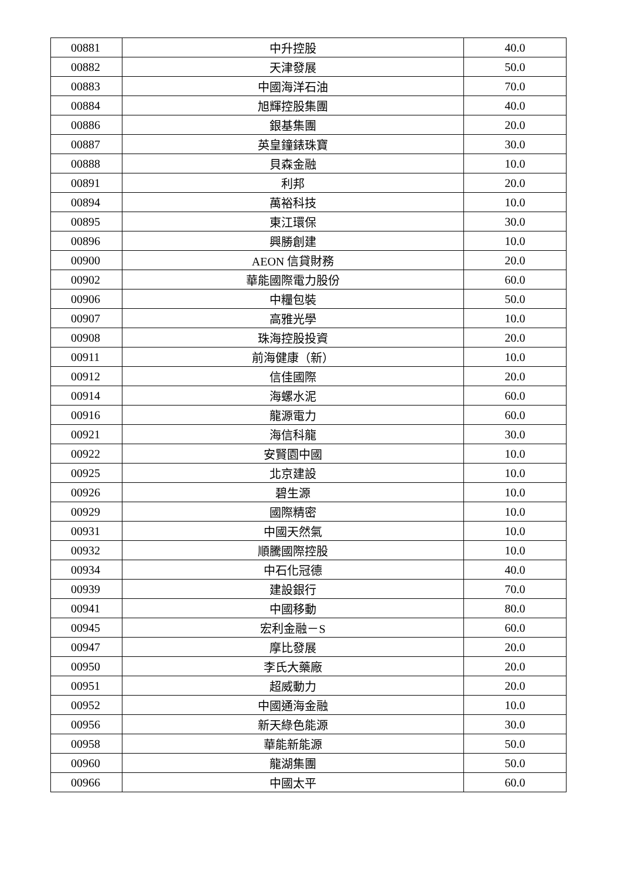| 00881 | 中升控股 | 40.0 |
| 00882 | 天津發展 | 50.0 |
| 00883 | 中國海洋石油 | 70.0 |
| 00884 | 旭輝控股集團 | 40.0 |
| 00886 | 銀基集團 | 20.0 |
| 00887 | 英皇鐘錶珠寶 | 30.0 |
| 00888 | 貝森金融 | 10.0 |
| 00891 | 利邦 | 20.0 |
| 00894 | 萬裕科技 | 10.0 |
| 00895 | 東江環保 | 30.0 |
| 00896 | 興勝創建 | 10.0 |
| 00900 | AEON 信貸財務 | 20.0 |
| 00902 | 華能國際電力股份 | 60.0 |
| 00906 | 中糧包裝 | 50.0 |
| 00907 | 高雅光學 | 10.0 |
| 00908 | 珠海控股投資 | 20.0 |
| 00911 | 前海健康（新） | 10.0 |
| 00912 | 信佳國際 | 20.0 |
| 00914 | 海螺水泥 | 60.0 |
| 00916 | 龍源電力 | 60.0 |
| 00921 | 海信科龍 | 30.0 |
| 00922 | 安賢園中國 | 10.0 |
| 00925 | 北京建設 | 10.0 |
| 00926 | 碧生源 | 10.0 |
| 00929 | 國際精密 | 10.0 |
| 00931 | 中國天然氣 | 10.0 |
| 00932 | 順騰國際控股 | 10.0 |
| 00934 | 中石化冠德 | 40.0 |
| 00939 | 建設銀行 | 70.0 |
| 00941 | 中國移動 | 80.0 |
| 00945 | 宏利金融－S | 60.0 |
| 00947 | 摩比發展 | 20.0 |
| 00950 | 李氏大藥廠 | 20.0 |
| 00951 | 超威動力 | 20.0 |
| 00952 | 中國通海金融 | 10.0 |
| 00956 | 新天綠色能源 | 30.0 |
| 00958 | 華能新能源 | 50.0 |
| 00960 | 龍湖集團 | 50.0 |
| 00966 | 中國太平 | 60.0 |